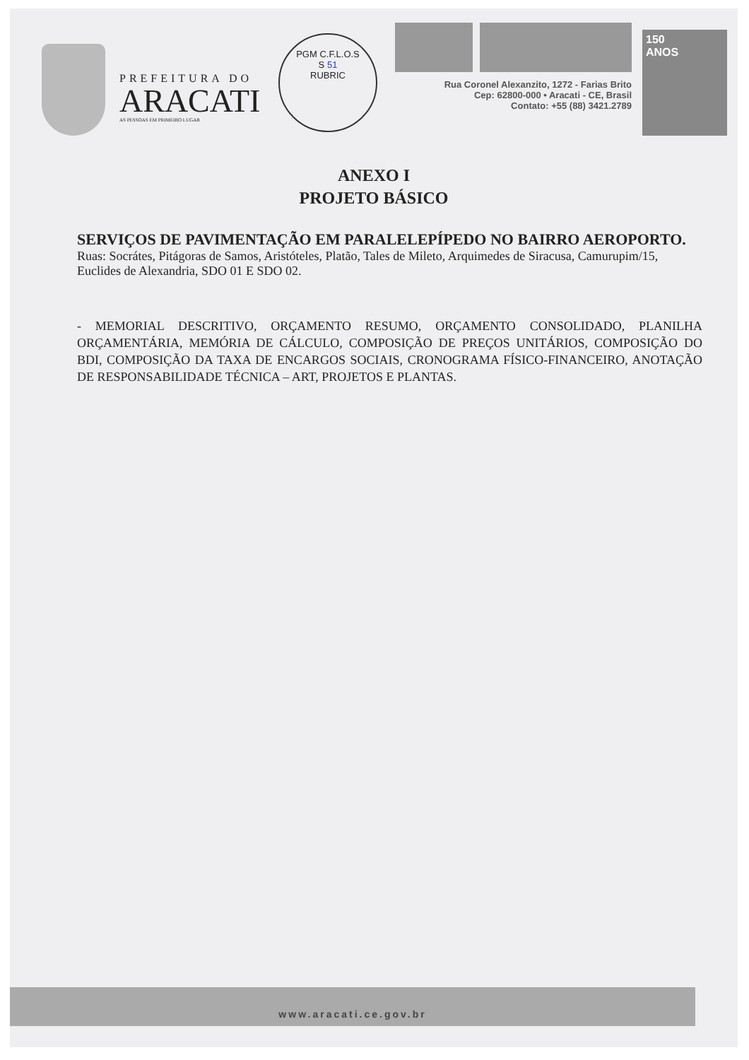PREFEITURA DO
ARACATI
AS PESSOAS EM PRIMEIRO LUGAR
PGM C.F.L.O.S
S 51
RUBRIC
Rua Coronel Alexanzito, 1272 - Farias Brito
Cep: 62800-000 • Aracati - CE, Brasil
Contato: +55 (88) 3421.2789
150
ANOS
ANEXO I
PROJETO BÁSICO
SERVIÇOS DE PAVIMENTAÇÃO EM PARALELEPÍPEDO NO BAIRRO AEROPORTO.
Ruas: Socrátes, Pitágoras de Samos, Aristóteles, Platão, Tales de Mileto, Arquimedes de Siracusa, Camurupim/15, Euclides de Alexandria, SDO 01 E SDO 02.
- MEMORIAL DESCRITIVO, ORÇAMENTO RESUMO, ORÇAMENTO CONSOLIDADO, PLANILHA ORÇAMENTÁRIA, MEMÓRIA DE CÁLCULO, COMPOSIÇÃO DE PREÇOS UNITÁRIOS, COMPOSIÇÃO DO BDI, COMPOSIÇÃO DA TAXA DE ENCARGOS SOCIAIS, CRONOGRAMA FÍSICO-FINANCEIRO, ANOTAÇÃO DE RESPONSABILIDADE TÉCNICA – ART, PROJETOS E PLANTAS.
www.aracati.ce.gov.br